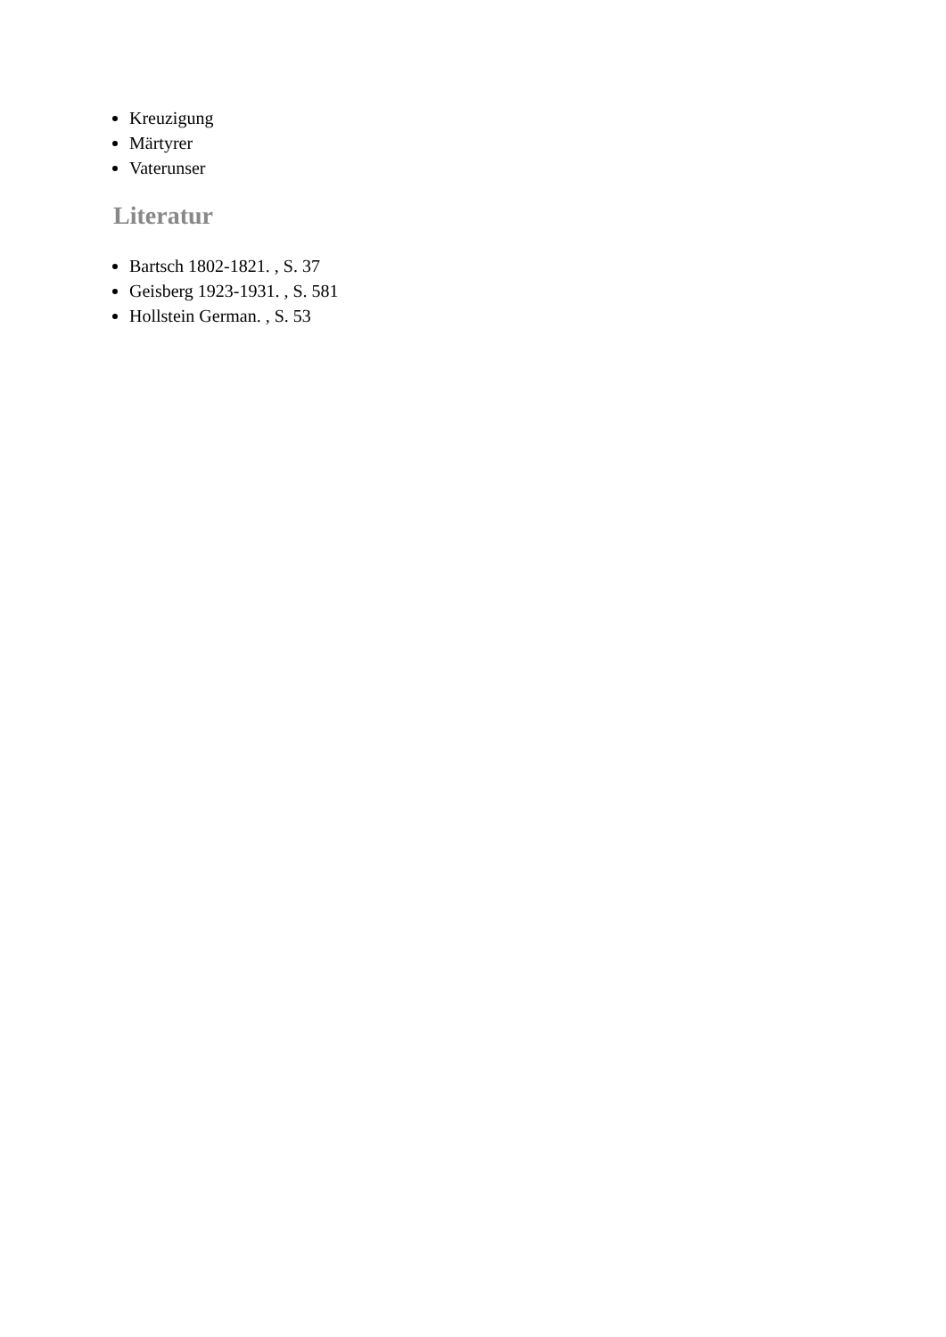Kreuzigung
Märtyrer
Vaterunser
Literatur
Bartsch 1802-1821. , S. 37
Geisberg 1923-1931. , S. 581
Hollstein German. , S. 53